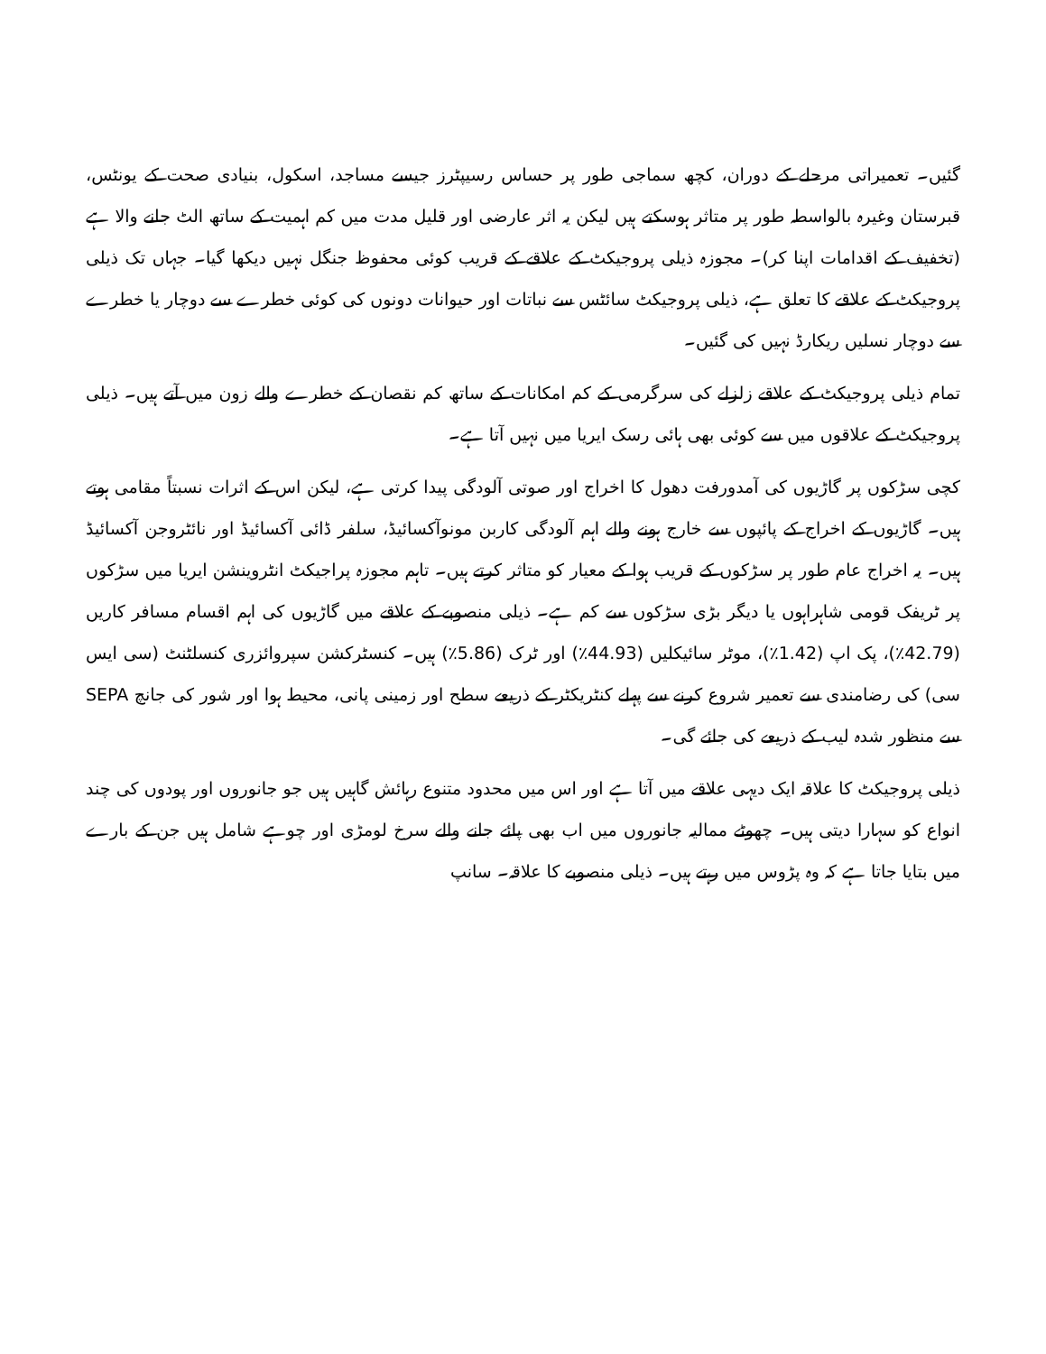گئیں۔ تعمیراتی مرحلے کے دوران، کچھ سماجی طور پر حساس رسیپٹرز جیسے مساجد، اسکول، بنیادی صحت کے یونٹس، قبرستان وغیرہ بالواسطہ طور پر متاثر ہوسکتے ہیں لیکن یہ اثر عارضی اور قلیل مدت میں کم اہمیت کے ساتھ الٹ جانے والا ہے (تخفیف کے اقدامات اپنا کر)۔ مجوزہ ذیلی پروجیکٹ کے علاقے کے قریب کوئی محفوظ جنگل نہیں دیکھا گیا۔ جہاں تک ذیلی پروجیکٹ کے علاقے کا تعلق ہے، ذیلی پروجیکٹ سائٹس سے نباتات اور حیوانات دونوں کی کوئی خطرے سے دوچار یا خطرے سے دوچار نسلیں ریکارڈ نہیں کی گئیں۔
تمام ذیلی پروجیکٹ کے علاقے زلزلے کی سرگرمی کے کم امکانات کے ساتھ کم نقصان کے خطرے والے زون میں آتے ہیں۔ ذیلی پروجیکٹ کے علاقوں میں سے کوئی بھی ہائی رسک ایریا میں نہیں آتا ہے۔
کچی سڑکوں پر گاڑیوں کی آمدورفت دھول کا اخراج اور صوتی آلودگی پیدا کرتی ہے، لیکن اس کے اثرات نسبتاً مقامی ہوتے ہیں۔ گاڑیوں کے اخراج کے پائپوں سے خارج ہونے والے اہم آلودگی کاربن مونوآکسائیڈ، سلفر ڈائی آکسائیڈ اور نائٹروجن آکسائیڈ ہیں۔ یہ اخراج عام طور پر سڑکوں کے قریب ہوا کے معیار کو متاثر کرتے ہیں۔ تاہم مجوزہ پراجیکٹ انٹروینشن ایریا میں سڑکوں پر ٹریفک قومی شاہراہوں یا دیگر بڑی سڑکوں سے کم ہے۔ ذیلی منصوبے کے علاقے میں گاڑیوں کی اہم اقسام مسافر کاریں (42.79٪)، پک اپ (1.42٪)، موٹر سائیکلیں (44.93٪) اور ٹرک (5.86٪) ہیں۔ کنسٹرکشن سپروائزری کنسلٹنٹ (سی ایس سی) کی رضامندی سے تعمیر شروع کرنے سے پہلے کنٹریکٹر کے ذریعے سطح اور زمینی پانی، محیط ہوا اور شور کی جانچ SEPA سے منظور شدہ لیب کے ذریعے کی جائے گی۔
ذیلی پروجیکٹ کا علاقہ ایک دیہی علاقے میں آتا ہے اور اس میں محدود متنوع رہائش گاہیں ہیں جو جانوروں اور پودوں کی چند انواع کو سہارا دیتی ہیں۔ چھوٹے ممالیہ جانوروں میں اب بھی پائے جانے والے سرخ لومڑی اور چوہے شامل ہیں جن کے بارے میں بتایا جاتا ہے کہ وہ پڑوس میں رہتے ہیں۔ ذیلی منصوبے کا علاقہ۔ سانپ